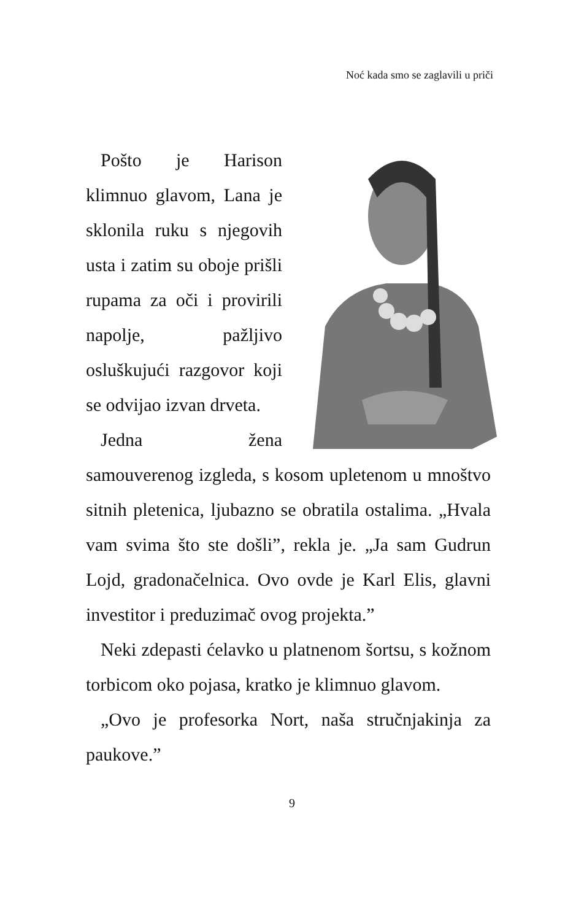Noć kada smo se zaglavili u priči
Pošto je Harison klimnuo glavom, Lana je sklonila ruku s njegovih usta i zatim su oboje prišli rupama za oči i provirili napolje, pažljivo osluškujući razgovor koji se odvijao izvan drveta.
Jedna žena samouverenog izgleda, s kosom upletenom u mnoštvo sitnih pletenica, ljubazno se obratila ostalima. „Hvala vam svima što ste došli”, rekla je. „Ja sam Gudrun Lojd, gradonačelnica. Ovo ovde je Karl Elis, glavni investitor i preduzimač ovog projekta.”
Neki zdepasti ćelavko u platnenom šortsu, s kožnom torbicom oko pojasa, kratko je klimnuo glavom.
„Ovo je profesorka Nort, naša stručnjakinja za paukove.”
9